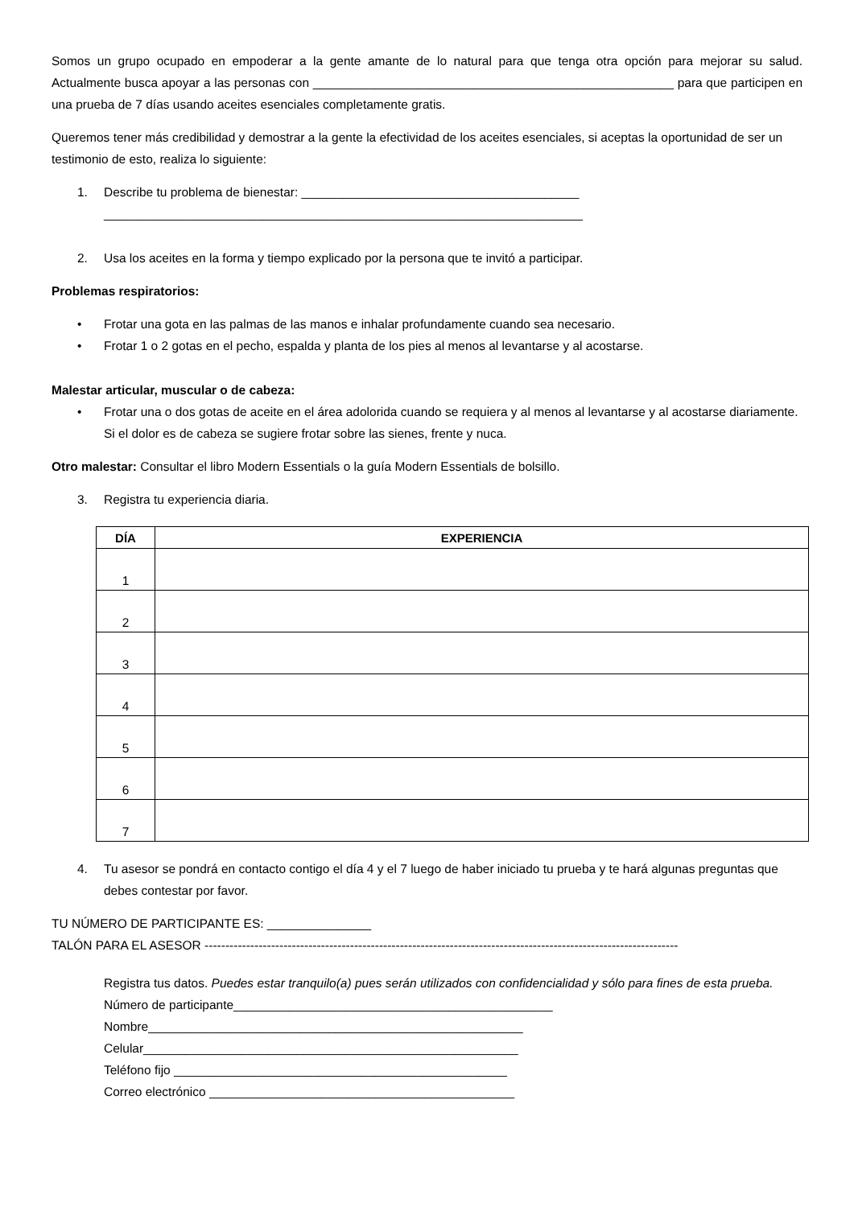Somos un grupo ocupado en empoderar a la gente amante de lo natural para que tenga otra opción para mejorar su salud. Actualmente busca apoyar a las personas con ____________________________________________________ para que participen en una prueba de 7 días usando aceites esenciales completamente gratis.
Queremos tener más credibilidad y demostrar a la gente la efectividad de los aceites esenciales, si aceptas la oportunidad de ser un testimonio de esto, realiza lo siguiente:
1. Describe tu problema de bienestar: ________________________________________
_____________________________________________________________________
2. Usa los aceites en la forma y tiempo explicado por la persona que te invitó a participar.
Problemas respiratorios:
• Frotar una gota en las palmas de las manos e inhalar profundamente cuando sea necesario.
• Frotar 1 o 2 gotas en el pecho, espalda y planta de los pies al menos al levantarse y al acostarse.
Malestar articular, muscular o de cabeza:
• Frotar una o dos gotas de aceite en el área adolorida cuando se requiera y al menos al levantarse y al acostarse diariamente. Si el dolor es de cabeza se sugiere frotar sobre las sienes, frente y nuca.
Otro malestar: Consultar el libro Modern Essentials o la guía Modern Essentials de bolsillo.
3. Registra tu experiencia diaria.
| DÍA | EXPERIENCIA |
| --- | --- |
| 1 | |
| 2 | |
| 3 | |
| 4 | |
| 5 | |
| 6 | |
| 7 | |
4. Tu asesor se pondrá en contacto contigo el día 4 y el 7 luego de haber iniciado tu prueba y te hará algunas preguntas que debes contestar por favor.
TU NÚMERO DE PARTICIPANTE ES: _______________
TALÓN PARA EL ASESOR ------------------------------------------------------------------------------------------------------------------
Registra tus datos. Puedes estar tranquilo(a) pues serán utilizados con confidencialidad y sólo para fines de esta prueba.
Número de participante______________________________________________
Nombre______________________________________________________
Celular______________________________________________________
Teléfono fijo ________________________________________________
Correo electrónico ____________________________________________